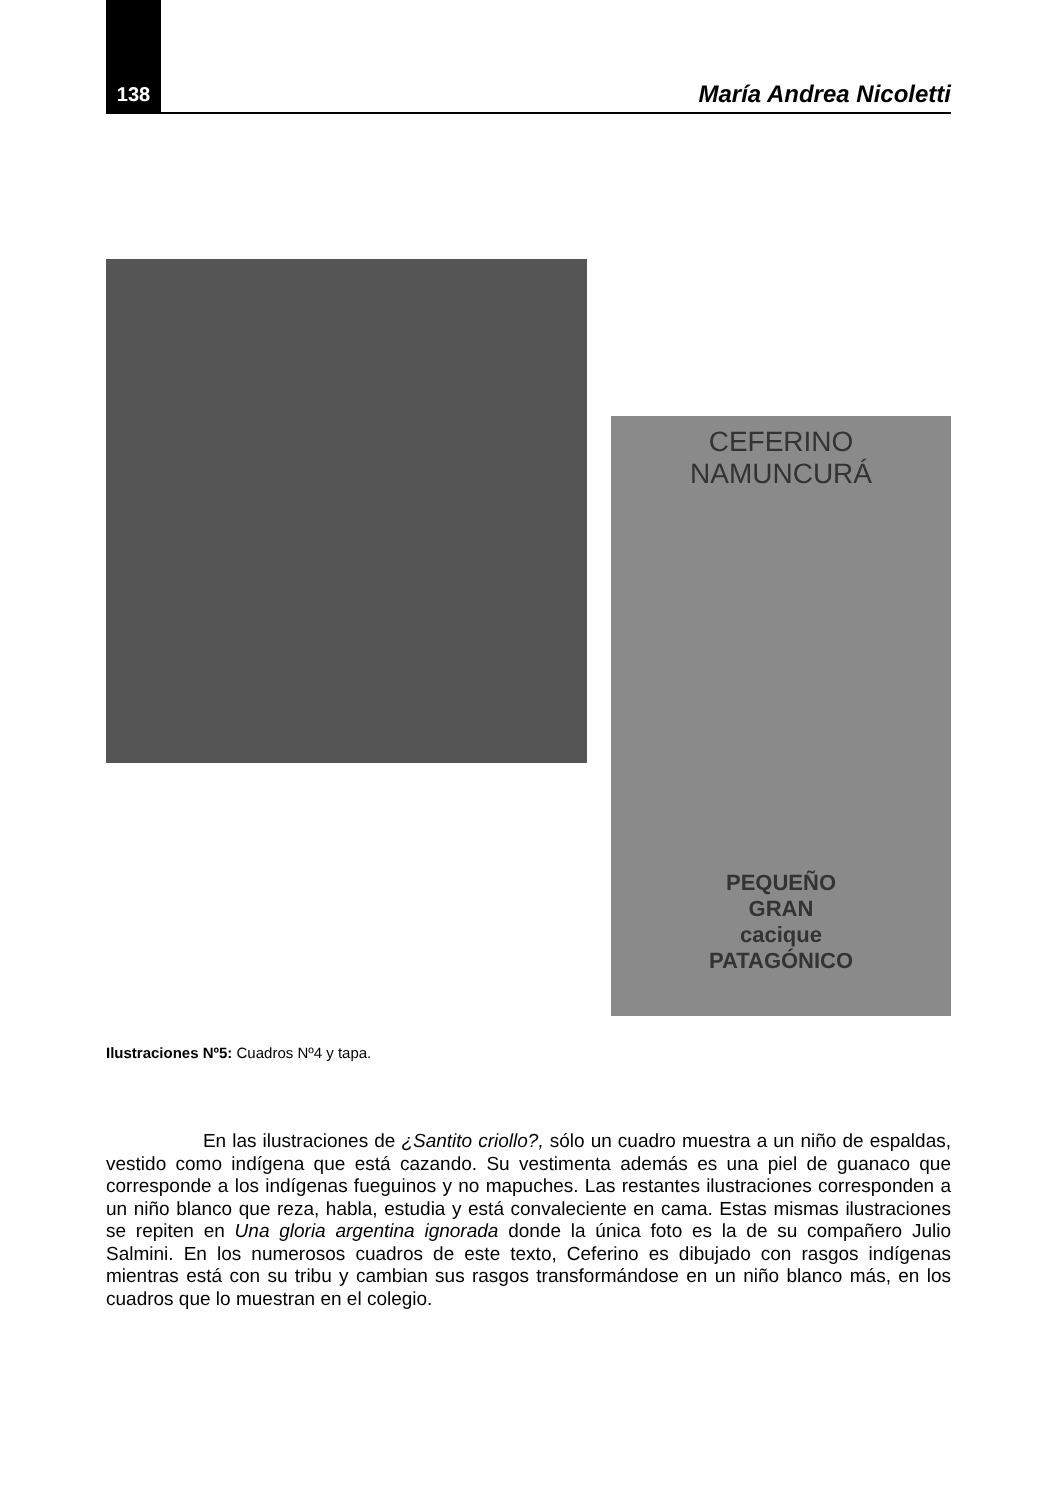138 María Andrea Nicoletti
CEFERINO
NAMUNCURÁ
PEQUEÑO
GRAN
cacique
PATAGÓNICO
Ilustraciones Nº5: Cuadros Nº4 y tapa.
En las ilustraciones de ¿Santito criollo?, sólo un cuadro muestra a un niño de espaldas, vestido como indígena que está cazando. Su vestimenta además es una piel de guanaco que corresponde a los indígenas fueguinos y no mapuches. Las restantes ilustraciones corresponden a un niño blanco que reza, habla, estudia y está convaleciente en cama. Estas mismas ilustraciones se repiten en Una gloria argentina ignorada donde la única foto es la de su compañero Julio Salmini. En los numerosos cuadros de este texto, Ceferino es dibujado con rasgos indígenas mientras está con su tribu y cambian sus rasgos transformándose en un niño blanco más, en los cuadros que lo muestran en el colegio.